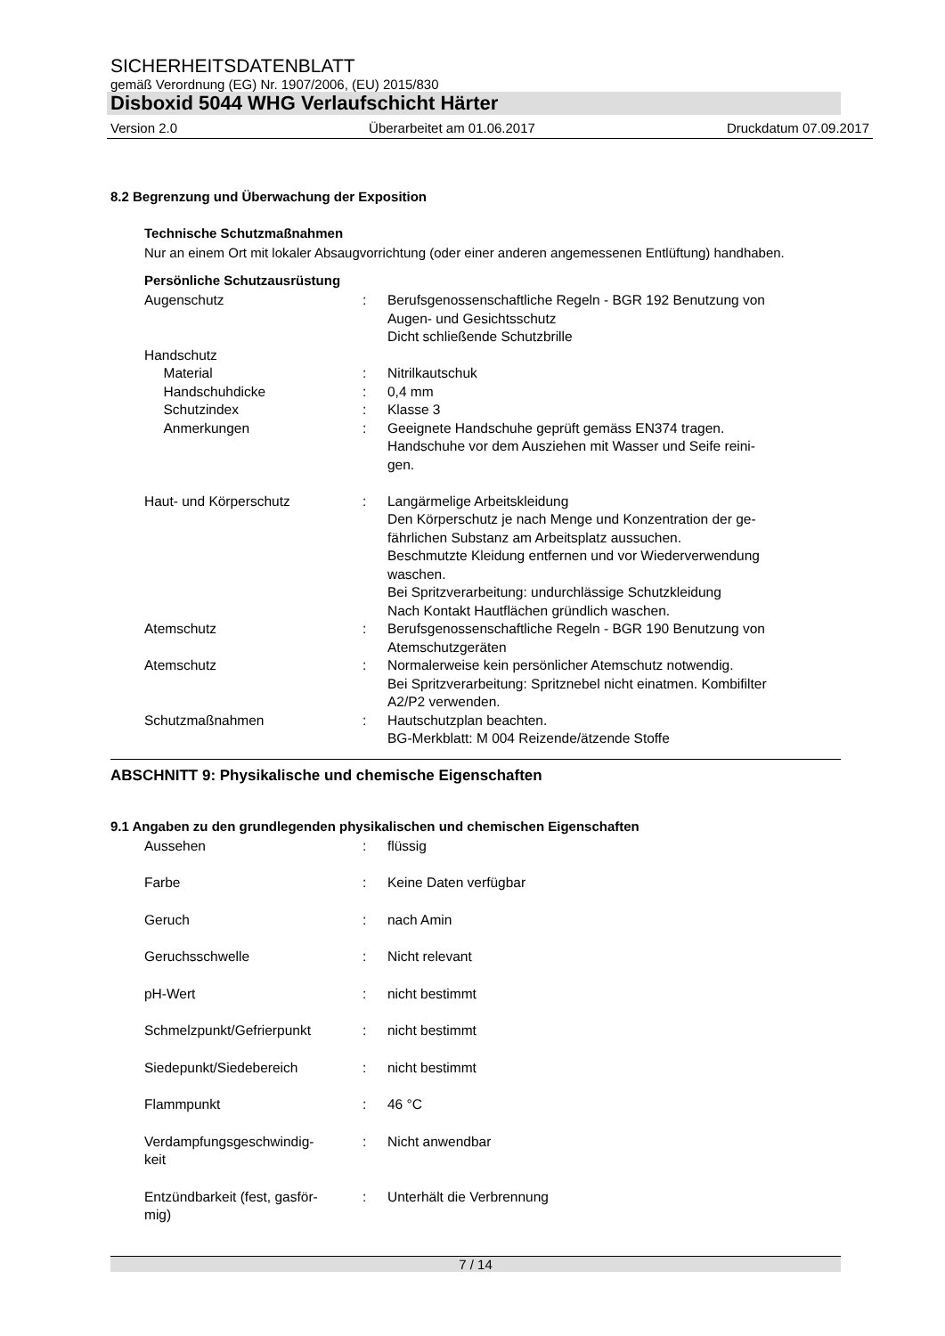SICHERHEITSDATENBLATT
gemäß Verordnung (EG) Nr. 1907/2006, (EU) 2015/830
Disboxid 5044 WHG Verlaufschicht Härter
Version 2.0 Überarbeitet am 01.06.2017 Druckdatum 07.09.2017
8.2 Begrenzung und Überwachung der Exposition
Technische Schutzmaßnahmen
Nur an einem Ort mit lokaler Absaugvorrichtung (oder einer anderen angemessenen Entlüftung) handhaben.
Persönliche Schutzausrüstung
| Augenschutz | : | Berufsgenossenschaftliche Regeln - BGR 192 Benutzung von Augen- und Gesichtsschutz Dicht schließende Schutzbrille |
| Handschutz | | |
| Material | : | Nitrilkautschuk |
| Handschuhdicke | : | 0,4 mm |
| Schutzindex | : | Klasse 3 |
| Anmerkungen | : | Geeignete Handschuhe geprüft gemäss EN374 tragen. Handschuhe vor dem Ausziehen mit Wasser und Seife reini- gen. |
| Haut- und Körperschutz | : | Langärmelige Arbeitskleidung Den Körperschutz je nach Menge und Konzentration der ge- fährlichen Substanz am Arbeitsplatz aussuchen. Beschmutzte Kleidung entfernen und vor Wiederverwendung waschen. Bei Spritzverarbeitung: undurchlässige Schutzkleidung Nach Kontakt Hautflächen gründlich waschen. |
| Atemschutz | : | Berufsgenossenschaftliche Regeln - BGR 190 Benutzung von Atemschutzgeräten |
| Atemschutz | : | Normalerweise kein persönlicher Atemschutz notwendig. Bei Spritzverarbeitung: Spritznebel nicht einatmen. Kombifilter A2/P2 verwenden. |
| Schutzmaßnahmen | : | Hautschutzplan beachten. BG-Merkblatt: M 004 Reizende/ätzende Stoffe |
ABSCHNITT 9: Physikalische und chemische Eigenschaften
9.1 Angaben zu den grundlegenden physikalischen und chemischen Eigenschaften
| Aussehen | : | flüssig |
| Farbe | : | Keine Daten verfügbar |
| Geruch | : | nach Amin |
| Geruchsschwelle | : | Nicht relevant |
| pH-Wert | : | nicht bestimmt |
| Schmelzpunkt/Gefrierpunkt | : | nicht bestimmt |
| Siedepunkt/Siedebereich | : | nicht bestimmt |
| Flammpunkt | : | 46 °C |
| Verdampfungsgeschwindig- keit | : | Nicht anwendbar |
| Entzündbarkeit (fest, gasför- mig) | : | Unterhält die Verbrennung |
7 / 14